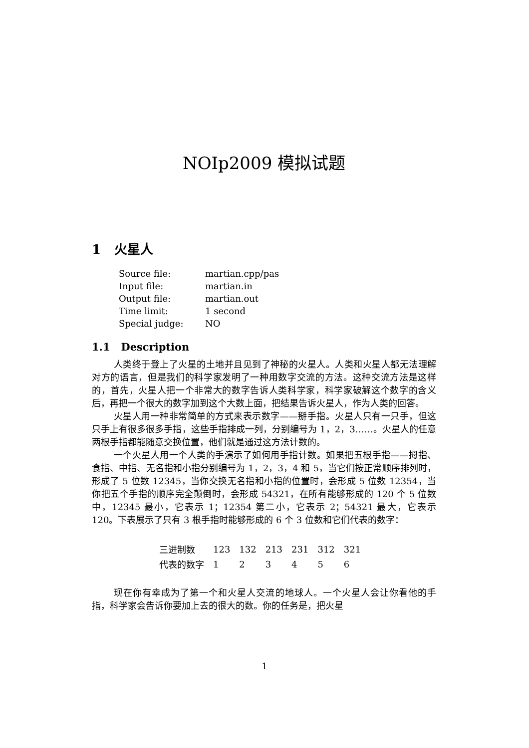NOIp2009 模拟试题
1 火星人
| Source file: | martian.cpp/pas |
| Input file: | martian.in |
| Output file: | martian.out |
| Time limit: | 1 second |
| Special judge: | NO |
1.1 Description
人类终于登上了火星的土地并且见到了神秘的火星人。人类和火星人都无法理解对方的语言，但是我们的科学家发明了一种用数字交流的方法。这种交流方法是这样的，首先，火星人把一个非常大的数字告诉人类科学家，科学家破解这个数字的含义后，再把一个很大的数字加到这个大数上面，把结果告诉火星人，作为人类的回答。
火星人用一种非常简单的方式来表示数字——掰手指。火星人只有一只手，但这只手上有很多很多手指，这些手指排成一列，分别编号为 1，2，3……。火星人的任意两根手指都能随意交换位置，他们就是通过这方法计数的。
一个火星人用一个人类的手演示了如何用手指计数。如果把五根手指——拇指、食指、中指、无名指和小指分别编号为 1，2，3，4 和 5，当它们按正常顺序排列时，形成了 5 位数 12345，当你交换无名指和小指的位置时，会形成 5 位数 12354，当你把五个手指的顺序完全颠倒时，会形成 54321，在所有能够形成的 120 个 5 位数中，12345 最小，它表示 1；12354 第二小，它表示 2；54321 最大，它表示 120。下表展示了只有 3 根手指时能够形成的 6 个 3 位数和它们代表的数字：
| 三进制数 | 123 | 132 | 213 | 231 | 312 | 321 |
| 代表的数字 | 1 | 2 | 3 | 4 | 5 | 6 |
现在你有幸成为了第一个和火星人交流的地球人。一个火星人会让你看他的手指，科学家会告诉你要加上去的很大的数。你的任务是，把火星
1